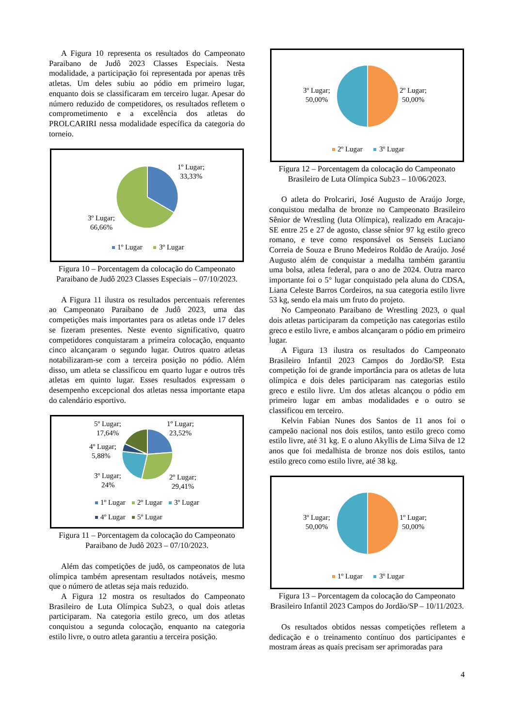A Figura 10 representa os resultados do Campeonato Paraibano de Judô 2023 Classes Especiais. Nesta modalidade, a participação foi representada por apenas três atletas. Um deles subiu ao pódio em primeiro lugar, enquanto dois se classificaram em terceiro lugar. Apesar do número reduzido de competidores, os resultados refletem o comprometimento e a excelência dos atletas do PROLCARIRI nessa modalidade específica da categoria do torneio.
1º Lugar;
33,33%
3º Lugar;
66,66%
1º Lugar
3º Lugar
Figura 10 – Porcentagem da colocação do Campeonato Paraibano de Judô 2023 Classes Especiais – 07/10/2023.
A Figura 11 ilustra os resultados percentuais referentes ao Campeonato Paraibano de Judô 2023, uma das competições mais importantes para os atletas onde 17 deles se fizeram presentes. Neste evento significativo, quatro competidores conquistaram a primeira colocação, enquanto cinco alcançaram o segundo lugar. Outros quatro atletas notabilizaram-se com a terceira posição no pódio. Além disso, um atleta se classificou em quarto lugar e outros três atletas em quinto lugar. Esses resultados expressam o desempenho excepcional dos atletas nessa importante etapa do calendário esportivo.
5º Lugar;
17,64%
1º Lugar;
23,52%
4º Lugar;
5,88%
3º Lugar;
24%
2º Lugar;
29,41%
1º Lugar
2º Lugar
3º Lugar
4º Lugar
5º Lugar
Figura 11 – Porcentagem da colocação do Campeonato Paraibano de Judô 2023 – 07/10/2023.
Além das competições de judô, os campeonatos de luta olímpica também apresentam resultados notáveis, mesmo que o número de atletas seja mais reduzido.
A Figura 12 mostra os resultados do Campeonato Brasileiro de Luta Olímpica Sub23, o qual dois atletas participaram. Na categoria estilo greco, um dos atletas conquistou a segunda colocação, enquanto na categoria estilo livre, o outro atleta garantiu a terceira posição.
3º Lugar;
50,00%
2º Lugar;
50,00%
2º Lugar
3º Lugar
Figura 12 – Porcentagem da colocação do Campeonato Brasileiro de Luta Olímpica Sub23 – 10/06/2023.
O atleta do Prolcariri, José Augusto de Araújo Jorge, conquistou medalha de bronze no Campeonato Brasileiro Sênior de Wrestling (luta Olímpica), realizado em Aracaju-SE entre 25 e 27 de agosto, classe sênior 97 kg estilo greco romano, e teve como responsável os Senseis Luciano Correia de Souza e Bruno Medeiros Roldão de Araújo. José Augusto além de conquistar a medalha também garantiu uma bolsa, atleta federal, para o ano de 2024. Outra marco importante foi o 5° lugar conquistado pela aluna do CDSA, Liana Celeste Barros Cordeiros, na sua categoria estilo livre 53 kg, sendo ela mais um fruto do projeto.
No Campeonato Paraibano de Wrestling 2023, o qual dois atletas participaram da competição nas categorias estilo greco e estilo livre, e ambos alcançaram o pódio em primeiro lugar.
A Figura 13 ilustra os resultados do Campeonato Brasileiro Infantil 2023 Campos do Jordão/SP. Esta competição foi de grande importância para os atletas de luta olímpica e dois deles participaram nas categorias estilo greco e estilo livre. Um dos atletas alcançou o pódio em primeiro lugar em ambas modalidades e o outro se classificou em terceiro.
Kelvin Fabian Nunes dos Santos de 11 anos foi o campeão nacional nos dois estilos, tanto estilo greco como estilo livre, até 31 kg. E o aluno Akyllis de Lima Silva de 12 anos que foi medalhista de bronze nos dois estilos, tanto estilo greco como estilo livre, até 38 kg.
3º Lugar;
50,00%
1º Lugar;
50,00%
1º Lugar
3º Lugar
Figura 13 – Porcentagem da colocação do Campeonato Brasileiro Infantil 2023 Campos do Jordão/SP – 10/11/2023.
Os resultados obtidos nessas competições refletem a dedicação e o treinamento contínuo dos participantes e mostram áreas as quais precisam ser aprimoradas para
4